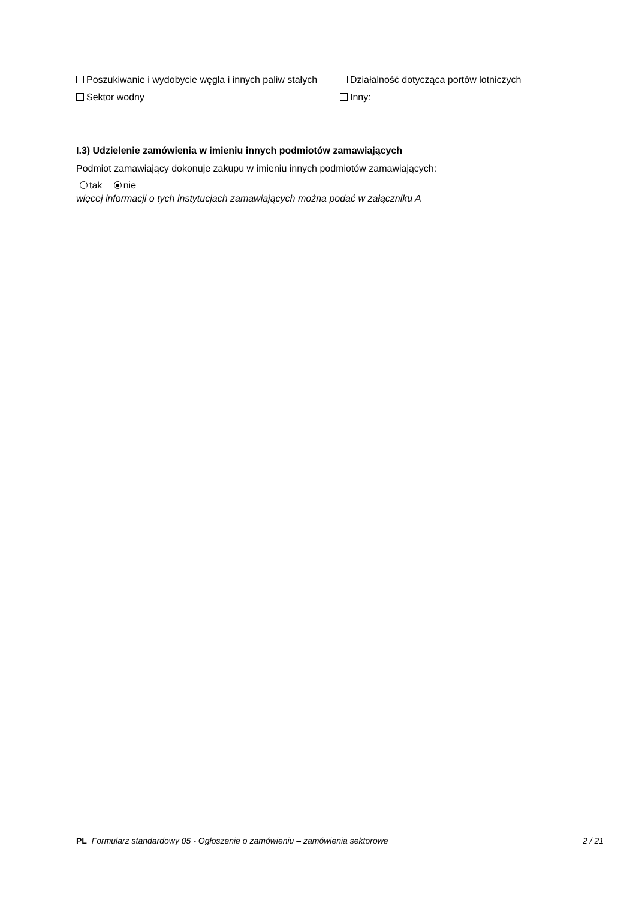Poszukiwanie i wydobycie węgla i innych paliw stałych
Sektor wodny
Działalność dotycząca portów lotniczych
Inny:
I.3) Udzielenie zamówienia w imieniu innych podmiotów zamawiających
Podmiot zamawiający dokonuje zakupu w imieniu innych podmiotów zamawiających:
tak nie
więcej informacji o tych instytucjach zamawiających można podać w załączniku A
PL Formularz standardowy 05 - Ogłoszenie o zamówieniu – zamówienia sektorowe 2 / 21